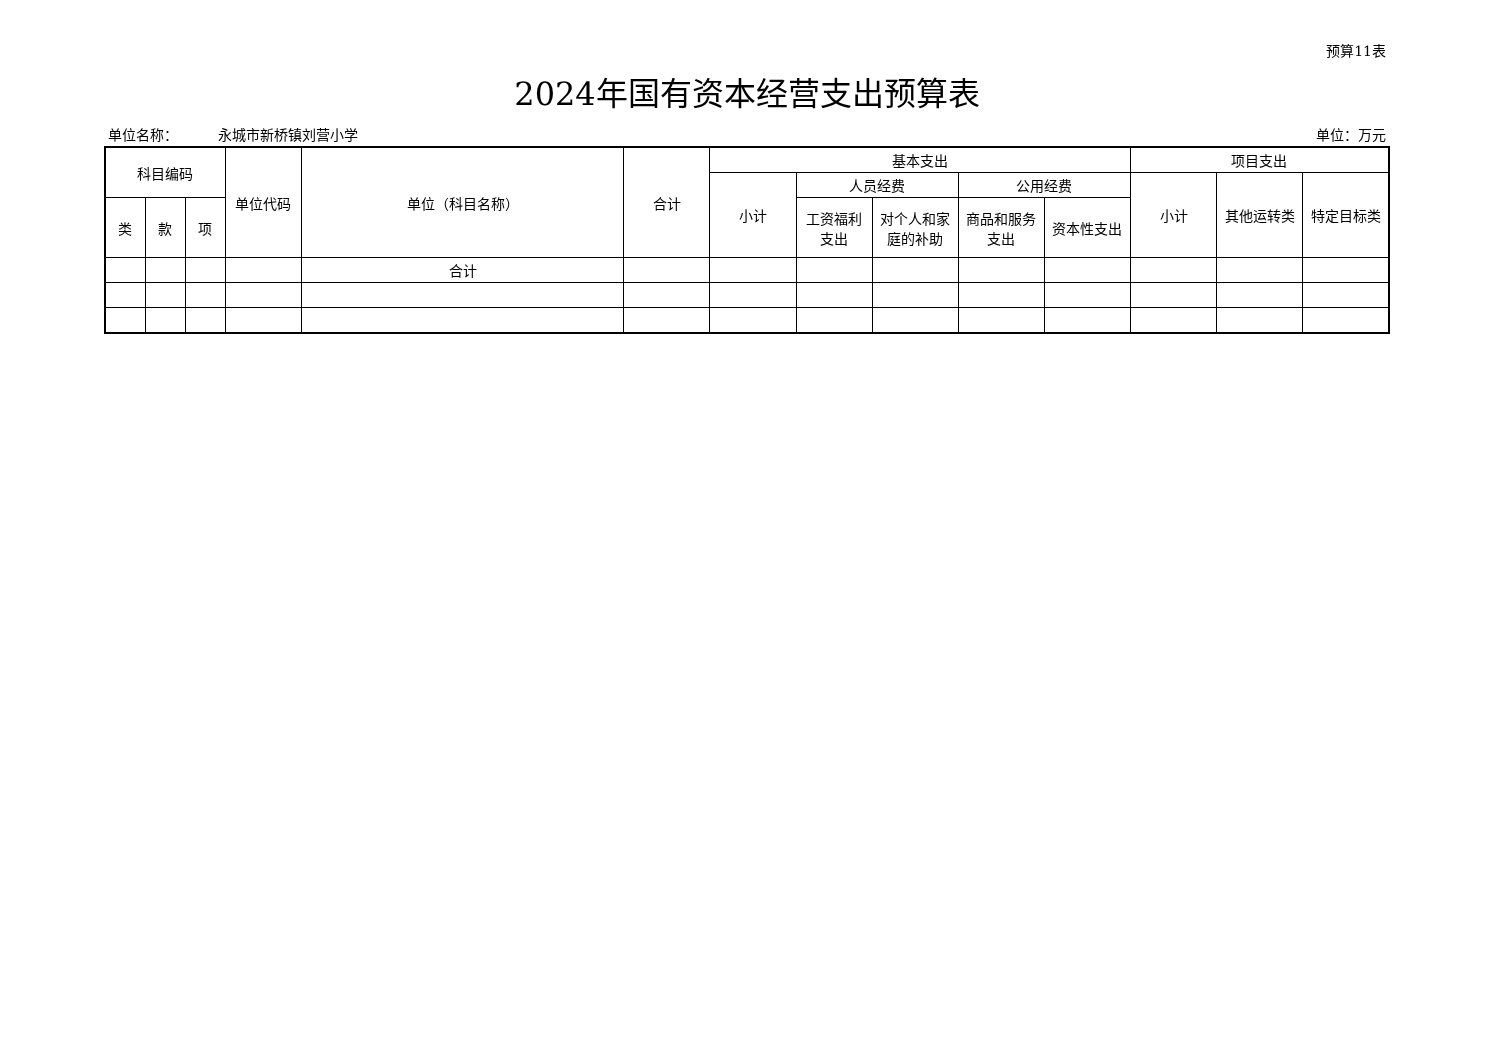预算11表
2024年国有资本经营支出预算表
单位名称： 永城市新桥镇刘营小学 单位：万元
| 科目编码 | | | 单位代码 | 单位（科目名称） | 合计 | 基本支出 | | | | | 项目支出 | | |
| --- | --- | --- | --- | --- | --- | --- | --- | --- | --- | --- | --- | --- | --- |
| | | | | | | 小计 | 人员经费 | | 公用经费 | | 小计 | 其他运转类 | 特定目标类 |
| 类 | 款 | 项 | | | | | 工资福利 支出 | 对个人和家 庭的补助 | 商品和服务 支出 | 资本性支出 | | | |
| | | | | 合计 | | | | | | | | | |